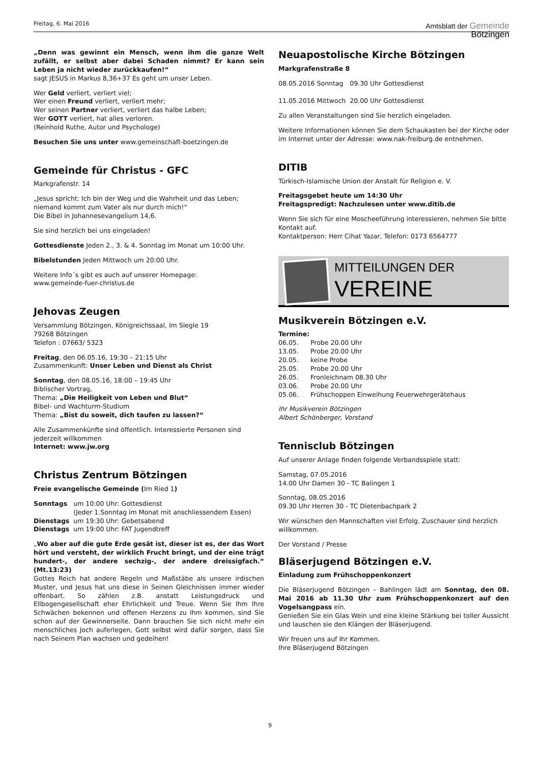Freitag, 6. Mai 2016
Amtsblatt der Gemeinde
Bötzingen
„Denn was gewinnt ein Mensch, wenn ihm die ganze Welt zufällt, er selbst aber dabei Schaden nimmt? Er kann sein Leben ja nicht wieder zurückkaufen!“
sagt JESUS in Markus 8,36+37 Es geht um unser Leben.
Wer Geld verliert, verliert viel;
Wer einen Freund verliert, verliert mehr;
Wer seinen Partner verliert, verliert das halbe Leben;
Wer GOTT verliert, hat alles verloren.
(Reinhold Ruthe, Autor und Psychologe)
Besuchen Sie uns unter www.gemeinschaft-boetzingen.de
Gemeinde für Christus - GFC
Markgrafenstr. 14
„Jesus spricht: Ich bin der Weg und die Wahrheit und das Leben; niemand kommt zum Vater als nur durch mich!“
Die Bibel in Johannesevangelium 14,6.
Sie sind herzlich bei uns eingeladen!
Gottesdienste Jeden 2., 3. & 4. Sonntag im Monat um 10:00 Uhr.
Bibelstunden Jeden Mittwoch um 20:00 Uhr.
Weitere Info´s gibt es auch auf unserer Homepage:
www.gemeinde-fuer-christus.de
Jehovas Zeugen
Versammlung Bötzingen, Königreichssaal, Im Siegle 19
79268 Bötzingen
Telefon : 07663/ 5323
Freitag, den 06.05.16, 19:30 – 21:15 Uhr
Zusammenkunft: Unser Leben und Dienst als Christ
Sonntag, den 08.05.16, 18:00 – 19:45 Uhr
Biblischer Vortrag,
Thema: „Die Heiligkeit von Leben und Blut“
Bibel- und Wachturm-Studium
Thema: „Bist du soweit, dich taufen zu lassen?“
Alle Zusammenkünfte sind öffentlich. Interessierte Personen sind jederzeit willkommen
Internet: www.jw.org
Christus Zentrum Bötzingen
Freie evangelische Gemeinde (Im Ried 1)
| Sonntags | um 10:00 Uhr: Gottesdienst (Jeder 1.Sonntag im Monat mit anschliessendem Essen) |
| Dienstags | um 19:30 Uhr: Gebetsabend |
| Dienstags | um 19:00 Uhr: FAT Jugendtreff |
„Wo aber auf die gute Erde gesät ist, dieser ist es, der das Wort hört und versteht, der wirklich Frucht bringt, und der eine trägt hundert-, der andere sechzig-, der andere dreissigfach.“ (Mt.13:23)
Gottes Reich hat andere Regeln und Maßstäbe als unsere irdischen Muster, und Jesus hat uns diese in Seinen Gleichnissen immer wieder offenbart. So zählen z.B. anstatt Leistungsdruck und Ellbogengesellschaft eher Ehrlichkeit und Treue. Wenn Sie Ihm Ihre Schwächen bekennen und offenen Herzens zu Ihm kommen, sind Sie schon auf der Gewinnerseite. Dann brauchen Sie sich nicht mehr ein menschliches Joch auferlegen, Gott selbst wird dafür sorgen, dass Sie nach Seinem Plan wachsen und gedeihen!
Neuapostolische Kirche Bötzingen
Markgrafenstraße 8
| 08.05.2016 Sonntag | 09.30 Uhr Gottesdienst |
| 11.05.2016 Mittwoch | 20.00 Uhr Gottesdienst |
Zu allen Veranstaltungen sind Sie herzlich eingeladen.
Weitere Informationen können Sie dem Schaukasten bei der Kirche oder im Internet unter der Adresse: www.nak-freiburg.de entnehmen.
DITIB
Türkisch-Islamische Union der Anstalt für Religion e. V.
Freitagsgebet heute um 14:30 Uhr
Freitagspredigt: Nachzulesen unter www.ditib.de
Wenn Sie sich für eine Moscheeführung interessieren, nehmen Sie bitte Kontakt auf.
Kontaktperson: Herr Cihat Yazar, Telefon: 0173 6564777
MITTEILUNGEN DER
VEREINE
Musikverein Bötzingen e.V.
Termine:
| 06.05. | Probe 20.00 Uhr |
| 13.05. | Probe 20.00 Uhr |
| 20.05. | keine Probe |
| 25.05. | Probe 20.00 Uhr |
| 26.05. | Fronleichnam 08.30 Uhr |
| 03.06. | Probe 20.00 Uhr |
| 05.06. | Frühschoppen Einweihung Feuerwehrgerätehaus |
Ihr Musikverein Bötzingen
Albert Schönberger, Vorstand
Tennisclub Bötzingen
Auf unserer Anlage finden folgende Verbandsspiele statt:
Samstag, 07.05.2016
14.00 Uhr Damen 30 - TC Balingen 1
Sonntag, 08.05.2016
09.30 Uhr Herren 30 - TC Dietenbachpark 2
Wir wünschen den Mannschaften viel Erfolg. Zuschauer sind herzlich willkommen.
Der Vorstand / Presse
Bläserjugend Bötzingen e.V.
Einladung zum Frühschoppenkonzert
Die Bläserjugend Bötzingen – Bahlingen lädt am Sonntag, den 08. Mai 2016 ab 11.30 Uhr zum Frühschoppenkonzert auf den Vogelsangpass ein.
Genießen Sie ein Glas Wein und eine kleine Stärkung bei toller Aussicht und lauschen sie den Klängen der Bläserjugend.
Wir freuen uns auf Ihr Kommen.
Ihre Bläserjugend Bötzingen
9